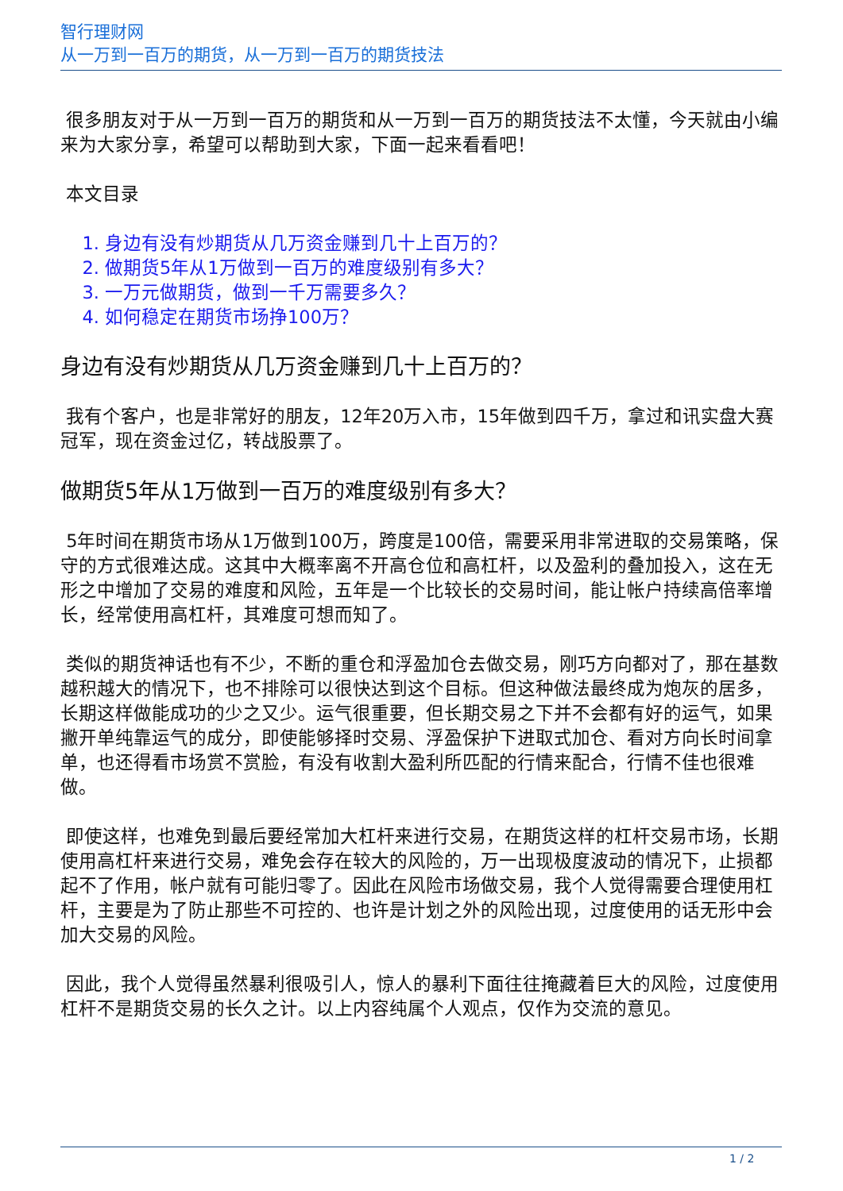智行理财网
从一万到一百万的期货，从一万到一百万的期货技法
很多朋友对于从一万到一百万的期货和从一万到一百万的期货技法不太懂，今天就由小编来为大家分享，希望可以帮助到大家，下面一起来看看吧！
本文目录
1. 身边有没有炒期货从几万资金赚到几十上百万的？
2. 做期货5年从1万做到一百万的难度级别有多大？
3. 一万元做期货，做到一千万需要多久？
4. 如何稳定在期货市场挣100万？
身边有没有炒期货从几万资金赚到几十上百万的？
我有个客户，也是非常好的朋友，12年20万入市，15年做到四千万，拿过和讯实盘大赛冠军，现在资金过亿，转战股票了。
做期货5年从1万做到一百万的难度级别有多大？
5年时间在期货市场从1万做到100万，跨度是100倍，需要采用非常进取的交易策略，保守的方式很难达成。这其中大概率离不开高仓位和高杠杆，以及盈利的叠加投入，这在无形之中增加了交易的难度和风险，五年是一个比较长的交易时间，能让帐户持续高倍率增长，经常使用高杠杆，其难度可想而知了。
类似的期货神话也有不少，不断的重仓和浮盈加仓去做交易，刚巧方向都对了，那在基数越积越大的情况下，也不排除可以很快达到这个目标。但这种做法最终成为炮灰的居多，长期这样做能成功的少之又少。运气很重要，但长期交易之下并不会都有好的运气，如果撇开单纯靠运气的成分，即使能够择时交易、浮盈保护下进取式加仓、看对方向长时间拿单，也还得看市场赏不赏脸，有没有收割大盈利所匹配的行情来配合，行情不佳也很难做。
即使这样，也难免到最后要经常加大杠杆来进行交易，在期货这样的杠杆交易市场，长期使用高杠杆来进行交易，难免会存在较大的风险的，万一出现极度波动的情况下，止损都起不了作用，帐户就有可能归零了。因此在风险市场做交易，我个人觉得需要合理使用杠杆，主要是为了防止那些不可控的、也许是计划之外的风险出现，过度使用的话无形中会加大交易的风险。
因此，我个人觉得虽然暴利很吸引人，惊人的暴利下面往往掩藏着巨大的风险，过度使用杠杆不是期货交易的长久之计。以上内容纯属个人观点，仅作为交流的意见。
1 / 2